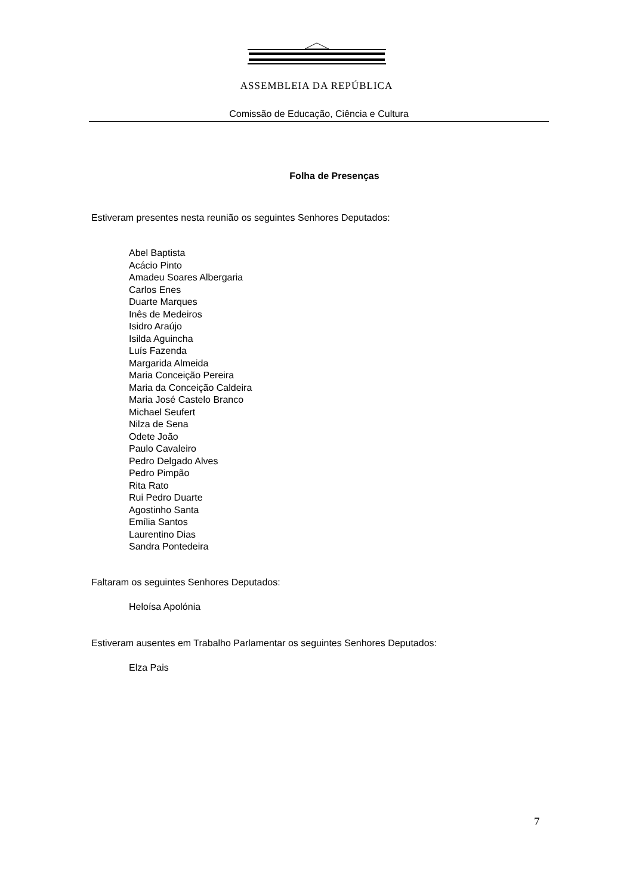ASSEMBLEIA DA REPÚBLICA
Comissão de Educação, Ciência e Cultura
Folha de Presenças
Estiveram presentes nesta reunião os seguintes Senhores Deputados:
Abel Baptista
Acácio Pinto
Amadeu Soares Albergaria
Carlos Enes
Duarte Marques
Inês de Medeiros
Isidro Araújo
Isilda Aguincha
Luís Fazenda
Margarida Almeida
Maria Conceição Pereira
Maria da Conceição Caldeira
Maria José Castelo Branco
Michael Seufert
Nilza de Sena
Odete João
Paulo Cavaleiro
Pedro Delgado Alves
Pedro Pimpão
Rita Rato
Rui Pedro Duarte
Agostinho Santa
Emília Santos
Laurentino Dias
Sandra Pontedeira
Faltaram os seguintes Senhores Deputados:
Heloísa Apolónia
Estiveram ausentes em Trabalho Parlamentar os seguintes Senhores Deputados:
Elza Pais
7